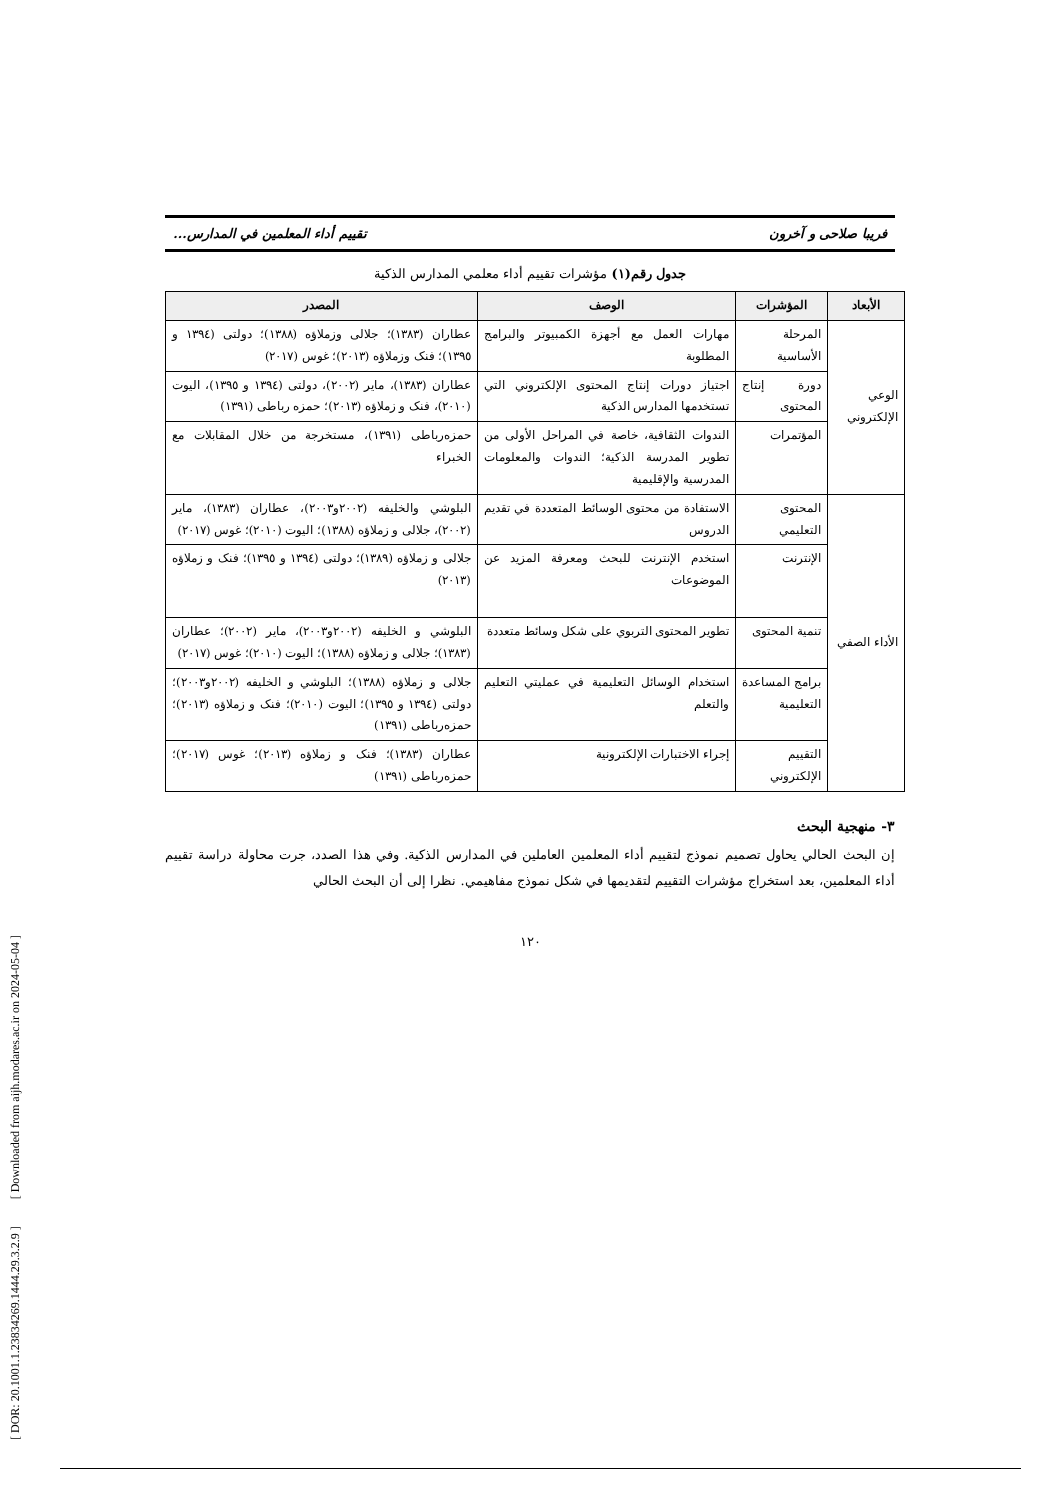[ DOR: 20.1001.1.23834269.1444.29.3.2.9 ] [ Downloaded from aijh.modares.ac.ir on 2024-05-04 ]
فريبا صلاحی و آخرون تقييم أداء المعلمين في المدارس...
جدول رقم(١) مؤشرات تقييم أداء معلمي المدارس الذكية
| الأبعاد | المؤشرات | الوصف | المصدر |
| --- | --- | --- | --- |
| الوعي الإلكتروني | المرحلة الأساسية | مهارات العمل مع أجهزة الكمبيوتر والبرامج المطلوبة | عطاران (١٣٨٣)؛ جلالی وزملاؤه (١٣٨٨)؛ دولتی (١٣٩٤ و ١٣٩٥)؛ فنک وزملاؤه (٢٠١٣)؛ غوس (٢٠١٧) |
| | دورة إنتاج المحتوى | اجتياز دورات إنتاج المحتوى الإلكتروني التي تستخدمها المدارس الذكية | عطاران (١٣٨٣)، ماير (٢٠٠٢)، دولتی (١٣٩٤ و ١٣٩٥)، اليوت (٢٠١٠)، فنک و زملاؤه (٢٠١٣)؛ حمزه رباطی (١٣٩١) |
| | المؤتمرات | الندوات الثقافية، خاصة في المراحل الأولى من تطوير المدرسة الذكية؛ الندوات والمعلومات المدرسية والإقليمية | حمزه‌رباطی (١٣٩١)، مستخرجة من خلال المقابلات مع الخبراء |
| الأداء الصفي | المحتوى التعليمي | الاستفادة من محتوى الوسائط المتعددة في تقديم الدروس | البلوشي والخليفه (٢٠٠٢و٢٠٠٣)، عطاران (١٣٨٣)، ماير (٢٠٠٢)، جلالی و زملاؤه (١٣٨٨)؛ اليوت (٢٠١٠)؛ غوس (٢٠١٧) |
| | الإنترنت | استخدم الإنترنت للبحث ومعرفة المزيد عن الموضوعات | جلالی و زملاؤه (١٣٨٩)؛ دولتی (١٣٩٤ و ١٣٩٥)؛ فنک و زملاؤه (٢٠١٣) |
| | تنمية المحتوى | تطوير المحتوى التربوي على شكل وسائط متعددة | البلوشي و الخليفه (٢٠٠٢و٢٠٠٣)، ماير (٢٠٠٢)؛ عطاران (١٣٨٣)؛ جلالی و زملاؤه (١٣٨٨)؛ اليوت (٢٠١٠)؛ غوس (٢٠١٧) |
| | برامج المساعدة التعليمية | استخدام الوسائل التعليمية في عمليتي التعليم والتعلم | جلالی و زملاؤه (١٣٨٨)؛ البلوشي و الخليفه (٢٠٠٢و٢٠٠٣)؛ دولتی (١٣٩٤ و ١٣٩٥)؛ اليوت (٢٠١٠)؛ فنک و زملاؤه (٢٠١٣)؛ حمزه‌رباطی (١٣٩١) |
| | التقييم الإلكتروني | إجراء الاختبارات الإلكترونية | عطاران (١٣٨٣)؛ فنک و زملاؤه (٢٠١٣)؛ غوس (٢٠١٧)؛ حمزه‌رباطی (١٣٩١) |
٣- منهجية البحث
إن البحث الحالي يحاول تصميم نموذج لتقييم أداء المعلمين العاملين في المدارس الذكية. وفي هذا الصدد، جرت محاولة دراسة تقييم أداء المعلمين، بعد استخراج مؤشرات التقييم لتقديمها في شكل نموذج مفاهيمي. نظرا إلى أن البحث الحالي
١٢٠